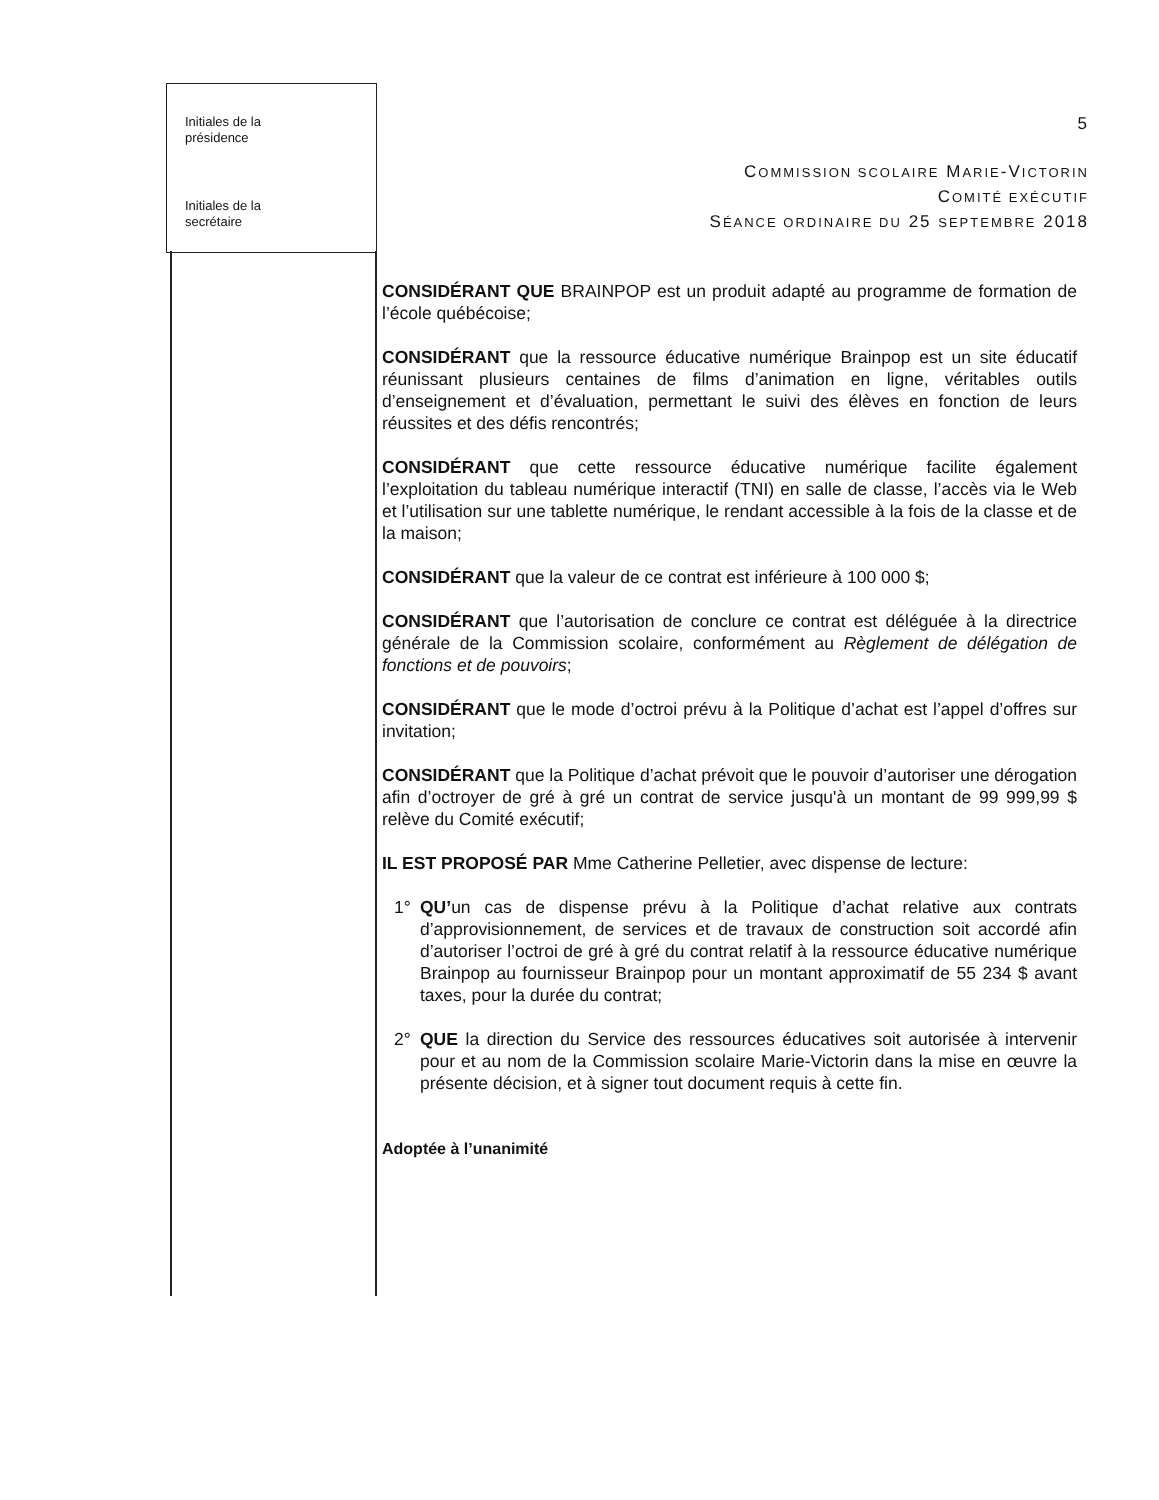Initiales de la
présidence
Initiales de la
secrétaire
5
COMMISSION SCOLAIRE MARIE-VICTORIN
COMITÉ EXÉCUTIF
SÉANCE ORDINAIRE DU 25 SEPTEMBRE 2018
CONSIDÉRANT QUE BRAINPOP est un produit adapté au programme de formation de l’école québécoise;
CONSIDÉRANT que la ressource éducative numérique Brainpop est un site éducatif réunissant plusieurs centaines de films d’animation en ligne, véritables outils d’enseignement et d’évaluation, permettant le suivi des élèves en fonction de leurs réussites et des défis rencontrés;
CONSIDÉRANT que cette ressource éducative numérique facilite également l’exploitation du tableau numérique interactif (TNI) en salle de classe, l’accès via le Web et l’utilisation sur une tablette numérique, le rendant accessible à la fois de la classe et de la maison;
CONSIDÉRANT que la valeur de ce contrat est inférieure à 100 000 $;
CONSIDÉRANT que l’autorisation de conclure ce contrat est déléguée à la directrice générale de la Commission scolaire, conformément au Règlement de délégation de fonctions et de pouvoirs;
CONSIDÉRANT que le mode d’octroi prévu à la Politique d’achat est l’appel d’offres sur invitation;
CONSIDÉRANT que la Politique d’achat prévoit que le pouvoir d’autoriser une dérogation afin d’octroyer de gré à gré un contrat de service jusqu'à un montant de 99 999,99 $ relève du Comité exécutif;
IL EST PROPOSÉ PAR Mme Catherine Pelletier, avec dispense de lecture:
1° QU’un cas de dispense prévu à la Politique d’achat relative aux contrats d’approvisionnement, de services et de travaux de construction soit accordé afin d’autoriser l’octroi de gré à gré du contrat relatif à la ressource éducative numérique Brainpop au fournisseur Brainpop pour un montant approximatif de 55 234 $ avant taxes, pour la durée du contrat;
2° QUE la direction du Service des ressources éducatives soit autorisée à intervenir pour et au nom de la Commission scolaire Marie-Victorin dans la mise en œuvre la présente décision, et à signer tout document requis à cette fin.
Adoptée à l’unanimité